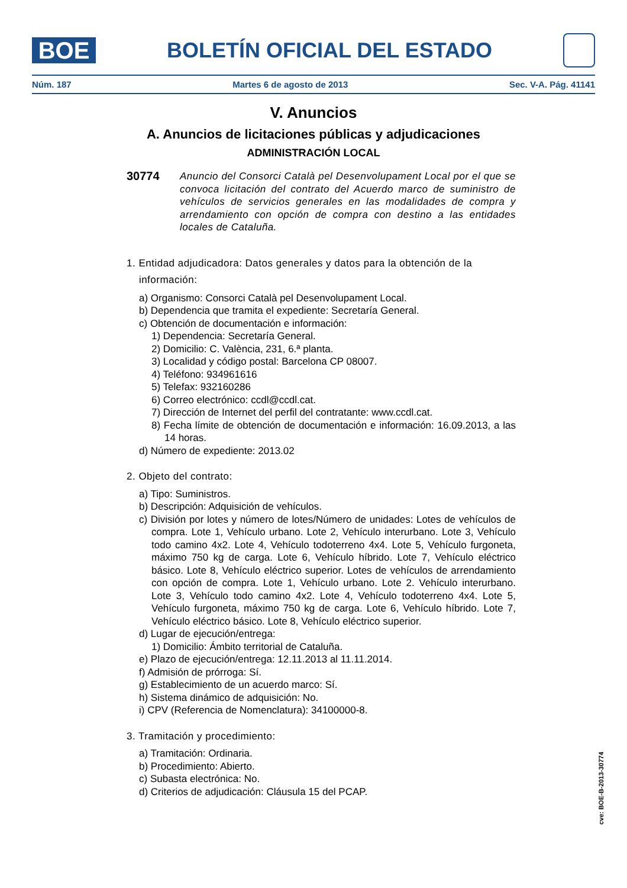BOE
BOLETÍN OFICIAL DEL ESTADO
Núm. 187 Martes 6 de agosto de 2013 Sec. V-A. Pág. 41141
V. Anuncios
A. Anuncios de licitaciones públicas y adjudicaciones
ADMINISTRACIÓN LOCAL
30774
Anuncio del Consorci Català pel Desenvolupament Local por el que se convoca licitación del contrato del Acuerdo marco de suministro de vehículos de servicios generales en las modalidades de compra y arrendamiento con opción de compra con destino a las entidades locales de Cataluña.
1. Entidad adjudicadora: Datos generales y datos para la obtención de la
información:
a) Organismo: Consorci Català pel Desenvolupament Local.
b) Dependencia que tramita el expediente: Secretaría General.
c) Obtención de documentación e información:
1) Dependencia: Secretaría General.
2) Domicilio: C. València, 231, 6.ª planta.
3) Localidad y código postal: Barcelona CP 08007.
4) Teléfono: 934961616
5) Telefax: 932160286
6) Correo electrónico: ccdl@ccdl.cat.
7) Dirección de Internet del perfil del contratante: www.ccdl.cat.
8) Fecha límite de obtención de documentación e información: 16.09.2013, a las 14 horas.
d) Número de expediente: 2013.02
2. Objeto del contrato:
a) Tipo: Suministros.
b) Descripción: Adquisición de vehículos.
c) División por lotes y número de lotes/Número de unidades: Lotes de vehículos de compra. Lote 1, Vehículo urbano. Lote 2, Vehículo interurbano. Lote 3, Vehículo todo camino 4x2. Lote 4, Vehículo todoterreno 4x4. Lote 5, Vehículo furgoneta, máximo 750 kg de carga. Lote 6, Vehículo híbrido. Lote 7, Vehículo eléctrico básico. Lote 8, Vehículo eléctrico superior. Lotes de vehículos de arrendamiento con opción de compra. Lote 1, Vehículo urbano. Lote 2. Vehículo interurbano. Lote 3, Vehículo todo camino 4x2. Lote 4, Vehículo todoterreno 4x4. Lote 5, Vehículo furgoneta, máximo 750 kg de carga. Lote 6, Vehículo híbrido. Lote 7, Vehículo eléctrico básico. Lote 8, Vehículo eléctrico superior.
d) Lugar de ejecución/entrega:
1) Domicilio: Ámbito territorial de Cataluña.
e) Plazo de ejecución/entrega: 12.11.2013 al 11.11.2014.
f) Admisión de prórroga: Sí.
g) Establecimiento de un acuerdo marco: Sí.
h) Sistema dinámico de adquisición: No.
i) CPV (Referencia de Nomenclatura): 34100000-8.
3. Tramitación y procedimiento:
a) Tramitación: Ordinaria.
b) Procedimiento: Abierto.
c) Subasta electrónica: No.
d) Criterios de adjudicación: Cláusula 15 del PCAP.
cve: BOE-B-2013-30774